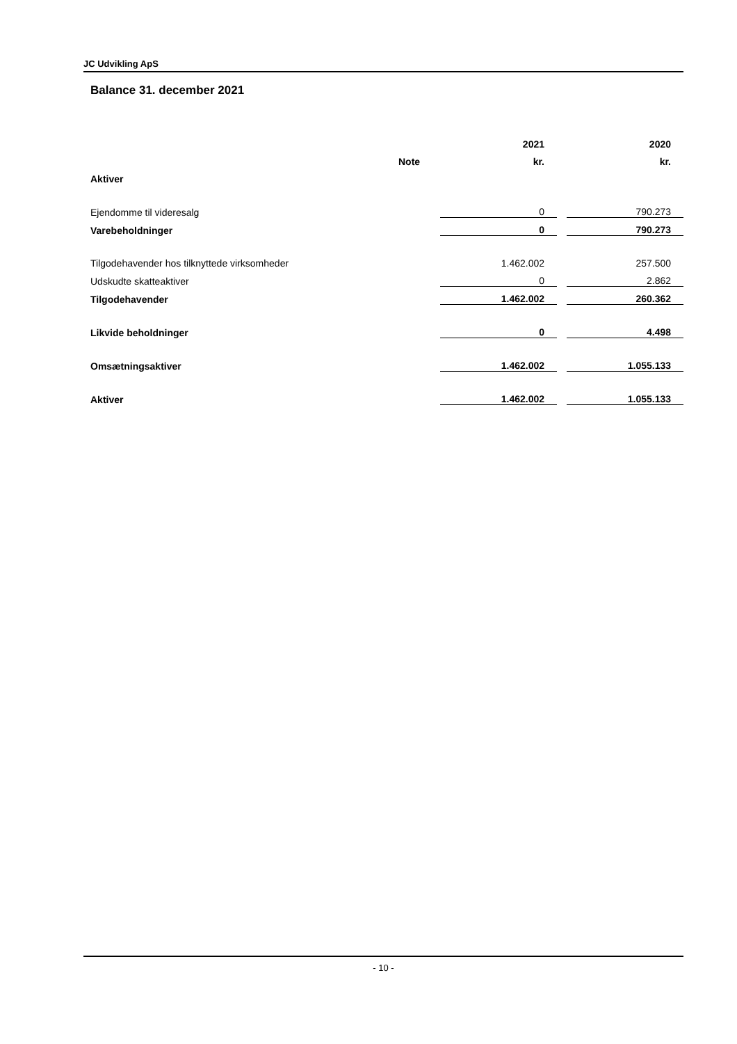JC Udvikling ApS
Balance 31. december 2021
| | | 2021 | | 2020 |
| --- | --- | --- | --- | --- |
| | Note | kr. | | kr. |
| Aktiver | | | | |
| Ejendomme til videresalg | | 0 | | 790.273 |
| Varebeholdninger | | 0 | | 790.273 |
| Tilgodehavender hos tilknyttede virksomheder | | 1.462.002 | | 257.500 |
| Udskudte skatteaktiver | | 0 | | 2.862 |
| Tilgodehavender | | 1.462.002 | | 260.362 |
| Likvide beholdninger | | 0 | | 4.498 |
| Omsætningsaktiver | | 1.462.002 | | 1.055.133 |
| Aktiver | | 1.462.002 | | 1.055.133 |
- 10 -